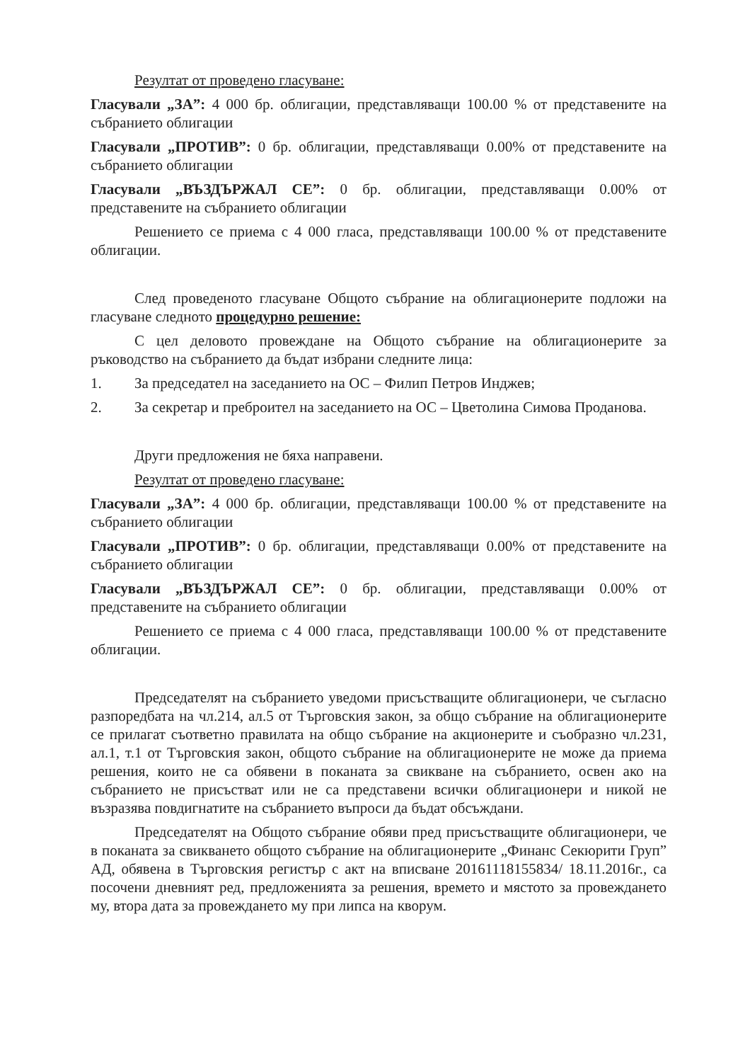Резултат от проведено гласуване:
Гласували „ЗА”: 4 000 бр. облигации, представляващи 100.00 % от представените на събранието облигации
Гласували „ПРОТИВ”: 0 бр. облигации, представляващи 0.00% от представените на събранието облигации
Гласували „ВЪЗДЪРЖАЛ СЕ”: 0 бр. облигации, представляващи 0.00% от представените на събранието облигации
Решението се приема с 4 000 гласа, представляващи 100.00 % от представените облигации.
След проведеното гласуване Общото събрание на облигационерите подложи на гласуване следното процедурно решение:
С цел деловото провеждане на Общото събрание на облигационерите за ръководство на събранието да бъдат избрани следните лица:
1. За председател на заседанието на ОС – Филип Петров Инджев;
2. За секретар и преброител на заседанието на ОС – Цветолина Симова Проданова.
Други предложения не бяха направени.
Резултат от проведено гласуване:
Гласували „ЗА”: 4 000 бр. облигации, представляващи 100.00 % от представените на събранието облигации
Гласували „ПРОТИВ”: 0 бр. облигации, представляващи 0.00% от представените на събранието облигации
Гласували „ВЪЗДЪРЖАЛ СЕ”: 0 бр. облигации, представляващи 0.00% от представените на събранието облигации
Решението се приема с 4 000 гласа, представляващи 100.00 % от представените облигации.
Председателят на събранието уведоми присъстващите облигационери, че съгласно разпоредбата на чл.214, ал.5 от Търговския закон, за общо събрание на облигационерите се прилагат съответно правилата на общо събрание на акционерите и съобразно чл.231, ал.1, т.1 от Търговския закон, общото събрание на облигационерите не може да приема решения, които не са обявени в поканата за свикване на събранието, освен ако на събранието не присъстват или не са представени всички облигационери и никой не възразява повдигнатите на събранието въпроси да бъдат обсъждани.
Председателят на Общото събрание обяви пред присъстващите облигационери, че в поканата за свикването общото събрание на облигационерите „Финанс Секюрити Груп” АД, обявена в Търговския регистър с акт на вписване 20161118155834/ 18.11.2016г., са посочени дневният ред, предложенията за решения, времето и мястото за провеждането му, втора дата за провеждането му при липса на кворум.